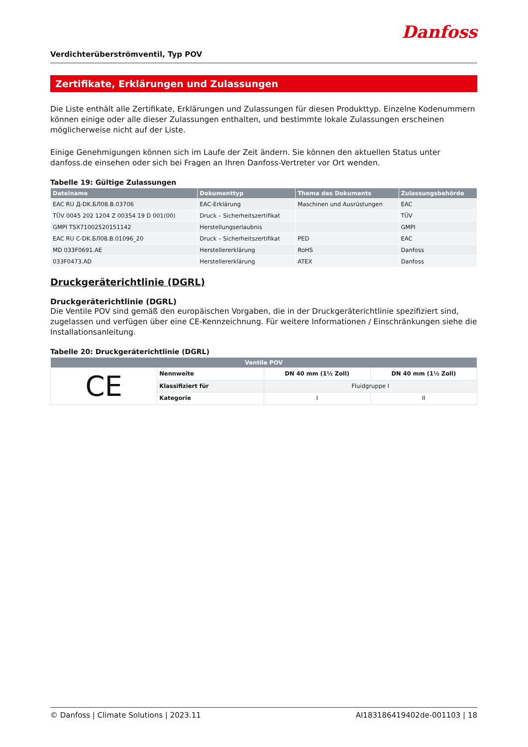Verdichterüberströmventil, Typ POV
Danfoss
Zertifikate, Erklärungen und Zulassungen
Die Liste enthält alle Zertifikate, Erklärungen und Zulassungen für diesen Produkttyp. Einzelne Kodenummern können einige oder alle dieser Zulassungen enthalten, und bestimmte lokale Zulassungen erscheinen möglicherweise nicht auf der Liste.
Einige Genehmigungen können sich im Laufe der Zeit ändern. Sie können den aktuellen Status unter danfoss.de einsehen oder sich bei Fragen an Ihren Danfoss-Vertreter vor Ort wenden.
Tabelle 19: Gültige Zulassungen
| Dateiname | Dokumenttyp | Thema des Dokuments | Zulassungsbehörde |
| --- | --- | --- | --- |
| EAC RU Д-DK.БЛ08.В.03706 | EAC-Erklärung | Maschinen und Ausrüstungen | EAC |
| TÜV 0045 202 1204 Z 00354 19 D 001(00) | Druck – Sicherheitszertifikat | | TÜV |
| GMPI TSX71002520151142 | Herstellungserlaubnis | | GMPI |
| EAC RU C-DK.БЛ08.В.01096_20 | Druck – Sicherheitszertifikat | PED | EAC |
| MD 033F0691.AE | Herstellererklärung | RoHS | Danfoss |
| 033F0473.AD | Herstellererklärung | ATEX | Danfoss |
Druckgeräterichtlinie (DGRL)
Druckgeräterichtlinie (DGRL)
Die Ventile POV sind gemäß den europäischen Vorgaben, die in der Druckgeräterichtlinie spezifiziert sind, zugelassen und verfügen über eine CE-Kennzeichnung. Für weitere Informationen / Einschränkungen siehe die Installationsanleitung.
Tabelle 20: Druckgeräterichtlinie (DGRL)
| Ventile POV | | | |
| --- | --- | --- | --- |
| CE | Nennweite | DN 40 mm (1½ Zoll) | DN 40 mm (1½ Zoll) |
| | Klassifiziert für | Fluidgruppe I | |
| | Kategorie | I | II |
© Danfoss | Climate Solutions | 2023.11 AI183186419402de-001103 | 18